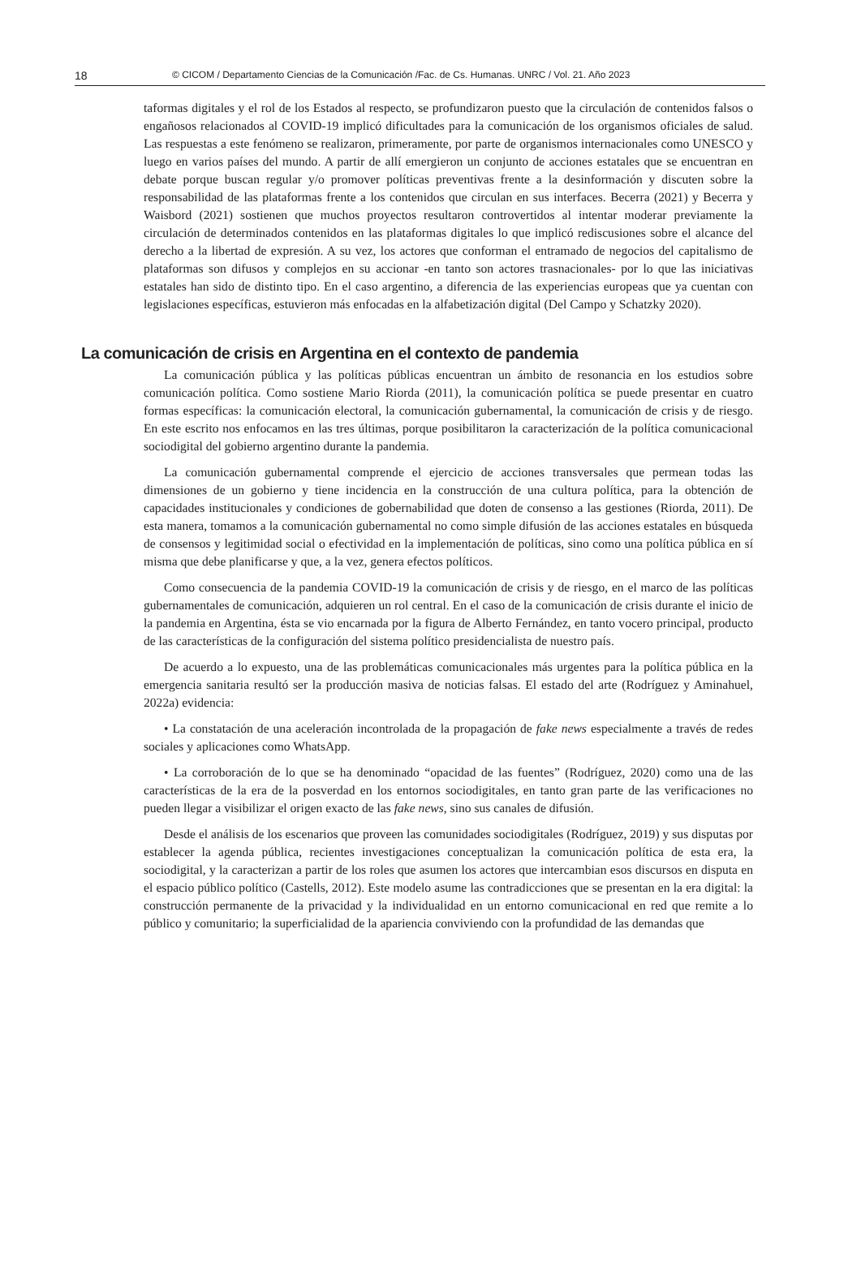18 © CICOM / Departamento Ciencias de la Comunicación /Fac. de Cs. Humanas. UNRC / Vol. 21. Año 2023
taformas digitales y el rol de los Estados al respecto, se profundizaron puesto que la circulación de contenidos falsos o engañosos relacionados al COVID-19 implicó dificultades para la comunicación de los organismos oficiales de salud. Las respuestas a este fenómeno se realizaron, primeramente, por parte de organismos internacionales como UNESCO y luego en varios países del mundo. A partir de allí emergieron un conjunto de acciones estatales que se encuentran en debate porque buscan regular y/o promover políticas preventivas frente a la desinformación y discuten sobre la responsabilidad de las plataformas frente a los contenidos que circulan en sus interfaces. Becerra (2021) y Becerra y Waisbord (2021) sostienen que muchos proyectos resultaron controvertidos al intentar moderar previamente la circulación de determinados contenidos en las plataformas digitales lo que implicó rediscusiones sobre el alcance del derecho a la libertad de expresión. A su vez, los actores que conforman el entramado de negocios del capitalismo de plataformas son difusos y complejos en su accionar -en tanto son actores trasnacionales- por lo que las iniciativas estatales han sido de distinto tipo. En el caso argentino, a diferencia de las experiencias europeas que ya cuentan con legislaciones específicas, estuvieron más enfocadas en la alfabetización digital (Del Campo y Schatzky 2020).
La comunicación de crisis en Argentina en el contexto de pandemia
La comunicación pública y las políticas públicas encuentran un ámbito de resonancia en los estudios sobre comunicación política. Como sostiene Mario Riorda (2011), la comunicación política se puede presentar en cuatro formas específicas: la comunicación electoral, la comunicación gubernamental, la comunicación de crisis y de riesgo. En este escrito nos enfocamos en las tres últimas, porque posibilitaron la caracterización de la política comunicacional sociodigital del gobierno argentino durante la pandemia.
La comunicación gubernamental comprende el ejercicio de acciones transversales que permean todas las dimensiones de un gobierno y tiene incidencia en la construcción de una cultura política, para la obtención de capacidades institucionales y condiciones de gobernabilidad que doten de consenso a las gestiones (Riorda, 2011). De esta manera, tomamos a la comunicación gubernamental no como simple difusión de las acciones estatales en búsqueda de consensos y legitimidad social o efectividad en la implementación de políticas, sino como una política pública en sí misma que debe planificarse y que, a la vez, genera efectos políticos.
Como consecuencia de la pandemia COVID-19 la comunicación de crisis y de riesgo, en el marco de las políticas gubernamentales de comunicación, adquieren un rol central. En el caso de la comunicación de crisis durante el inicio de la pandemia en Argentina, ésta se vio encarnada por la figura de Alberto Fernández, en tanto vocero principal, producto de las características de la configuración del sistema político presidencialista de nuestro país.
De acuerdo a lo expuesto, una de las problemáticas comunicacionales más urgentes para la política pública en la emergencia sanitaria resultó ser la producción masiva de noticias falsas. El estado del arte (Rodríguez y Aminahuel, 2022a) evidencia:
• La constatación de una aceleración incontrolada de la propagación de fake news especialmente a través de redes sociales y aplicaciones como WhatsApp.
• La corroboración de lo que se ha denominado “opacidad de las fuentes” (Rodríguez, 2020) como una de las características de la era de la posverdad en los entornos sociodigitales, en tanto gran parte de las verificaciones no pueden llegar a visibilizar el origen exacto de las fake news, sino sus canales de difusión.
Desde el análisis de los escenarios que proveen las comunidades sociodigitales (Rodríguez, 2019) y sus disputas por establecer la agenda pública, recientes investigaciones conceptualizan la comunicación política de esta era, la sociodigital, y la caracterizan a partir de los roles que asumen los actores que intercambian esos discursos en disputa en el espacio público político (Castells, 2012). Este modelo asume las contradicciones que se presentan en la era digital: la construcción permanente de la privacidad y la individualidad en un entorno comunicacional en red que remite a lo público y comunitario; la superficialidad de la apariencia conviviendo con la profundidad de las demandas que